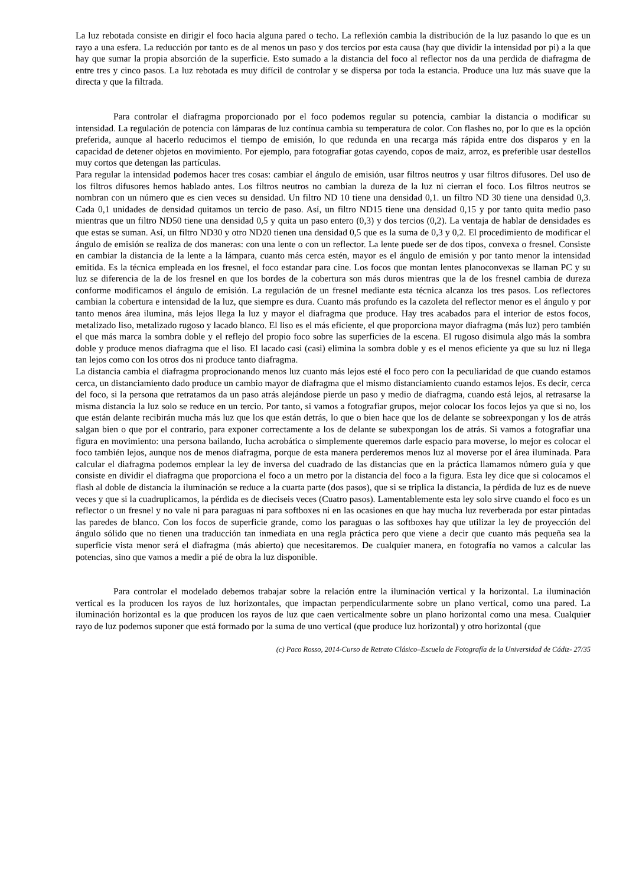La luz rebotada consiste en dirigir el foco hacia alguna pared o techo. La reflexión cambia la distribución de la luz pasando lo que es un rayo a una esfera. La reducción por tanto es de al menos un paso y dos tercios por esta causa (hay que dividir la intensidad por pi) a la que hay que sumar la propia absorción de la superficie. Esto sumado a la distancia del foco al reflector nos da una perdida de diafragma de entre tres y cinco pasos. La luz rebotada es muy difícil de controlar y se dispersa por toda la estancia. Produce una luz más suave que la directa y que la filtrada.
Para controlar el diafragma proporcionado por el foco podemos regular su potencia, cambiar la distancia o modificar su intensidad. La regulación de potencia con lámparas de luz contínua cambia su temperatura de color. Con flashes no, por lo que es la opción preferida, aunque al hacerlo reducimos el tiempo de emisión, lo que redunda en una recarga más rápida entre dos disparos y en la capacidad de detener objetos en movimiento. Por ejemplo, para fotografiar gotas cayendo, copos de maiz, arroz, es preferible usar destellos muy cortos que detengan las partículas.
Para regular la intensidad podemos hacer tres cosas: cambiar el ángulo de emisión, usar filtros neutros y usar filtros difusores. Del uso de los filtros difusores hemos hablado antes. Los filtros neutros no cambian la dureza de la luz ni cierran el foco. Los filtros neutros se nombran con un número que es cien veces su densidad. Un filtro ND 10 tiene una densidad 0,1. un filtro ND 30 tiene una densidad 0,3. Cada 0,1 unidades de densidad quitamos un tercio de paso. Así, un filtro ND15 tiene una densidad 0,15 y por tanto quita medio paso mientras que un filtro ND50 tiene una densidad 0,5 y quita un paso entero (0,3) y dos tercios (0,2). La ventaja de hablar de densidades es que estas se suman. Así, un filtro ND30 y otro ND20 tienen una densidad 0,5 que es la suma de 0,3 y 0,2. El procedimiento de modificar el ángulo de emisión se realiza de dos maneras: con una lente o con un reflector. La lente puede ser de dos tipos, convexa o fresnel. Consiste en cambiar la distancia de la lente a la lámpara, cuanto más cerca estén, mayor es el ángulo de emisión y por tanto menor la intensidad emitida. Es la técnica empleada en los fresnel, el foco estandar para cine. Los focos que montan lentes planoconvexas se llaman PC y su luz se diferencia de la de los fresnel en que los bordes de la cobertura son más duros mientras que la de los fresnel cambia de dureza conforme modificamos el ángulo de emisión. La regulación de un fresnel mediante esta técnica alcanza los tres pasos. Los reflectores cambian la cobertura e intensidad de la luz, que siempre es dura. Cuanto más profundo es la cazoleta del reflector menor es el ángulo y por tanto menos área ilumina, más lejos llega la luz y mayor el diafragma que produce. Hay tres acabados para el interior de estos focos, metalizado liso, metalizado rugoso y lacado blanco. El liso es el más eficiente, el que proporciona mayor diafragma (más luz) pero también el que más marca la sombra doble y el reflejo del propio foco sobre las superficies de la escena. El rugoso disimula algo más la sombra doble y produce menos diafragma que el liso. El lacado casi (casi) elimina la sombra doble y es el menos eficiente ya que su luz ni llega tan lejos como con los otros dos ni produce tanto diafragma.
La distancia cambia el diafragma proprocionando menos luz cuanto más lejos esté el foco pero con la peculiaridad de que cuando estamos cerca, un distanciamiento dado produce un cambio mayor de diafragma que el mismo distanciamiento cuando estamos lejos. Es decir, cerca del foco, si la persona que retratamos da un paso atrás alejándose pierde un paso y medio de diafragma, cuando está lejos, al retrasarse la misma distancia la luz solo se reduce en un tercio. Por tanto, si vamos a fotografiar grupos, mejor colocar los focos lejos ya que si no, los que están delante recibirán mucha más luz que los que están detrás, lo que o bien hace que los de delante se sobreexpongan y los de atrás salgan bien o que por el contrario, para exponer correctamente a los de delante se subexpongan los de atrás. Si vamos a fotografiar una figura en movimiento: una persona bailando, lucha acrobática o simplemente queremos darle espacio para moverse, lo mejor es colocar el foco también lejos, aunque nos de menos diafragma, porque de esta manera perderemos menos luz al moverse por el área iluminada. Para calcular el diafragma podemos emplear la ley de inversa del cuadrado de las distancias que en la práctica llamamos número guía y que consiste en dividir el diafragma que proporciona el foco a un metro por la distancia del foco a la figura. Esta ley dice que si colocamos el flash al doble de distancia la iluminación se reduce a la cuarta parte (dos pasos), que si se triplica la distancia, la pérdida de luz es de nueve veces y que si la cuadruplicamos, la pérdida es de dieciseis veces (Cuatro pasos). Lamentablemente esta ley solo sirve cuando el foco es un reflector o un fresnel y no vale ni para paraguas ni para softboxes ni en las ocasiones en que hay mucha luz reverberada por estar pintadas las paredes de blanco. Con los focos de superficie grande, como los paraguas o las softboxes hay que utilizar la ley de proyección del ángulo sólido que no tienen una traducción tan inmediata en una regla práctica pero que viene a decir que cuanto más pequeña sea la superficie vista menor será el diafragma (más abierto) que necesitaremos. De cualquier manera, en fotografía no vamos a calcular las potencias, sino que vamos a medir a pié de obra la luz disponible.
Para controlar el modelado debemos trabajar sobre la relación entre la iluminación vertical y la horizontal. La iluminación vertical es la producen los rayos de luz horizontales, que impactan perpendicularmente sobre un plano vertical, como una pared. La iluminación horizontal es la que producen los rayos de luz que caen verticalmente sobre un plano horizontal como una mesa. Cualquier rayo de luz podemos suponer que está formado por la suma de uno vertical (que produce luz horizontal) y otro horizontal (que
(c) Paco Rosso, 2014-Curso de Retrato Clásico–Escuela de Fotografía de la Universidad de Cádiz- 27/35